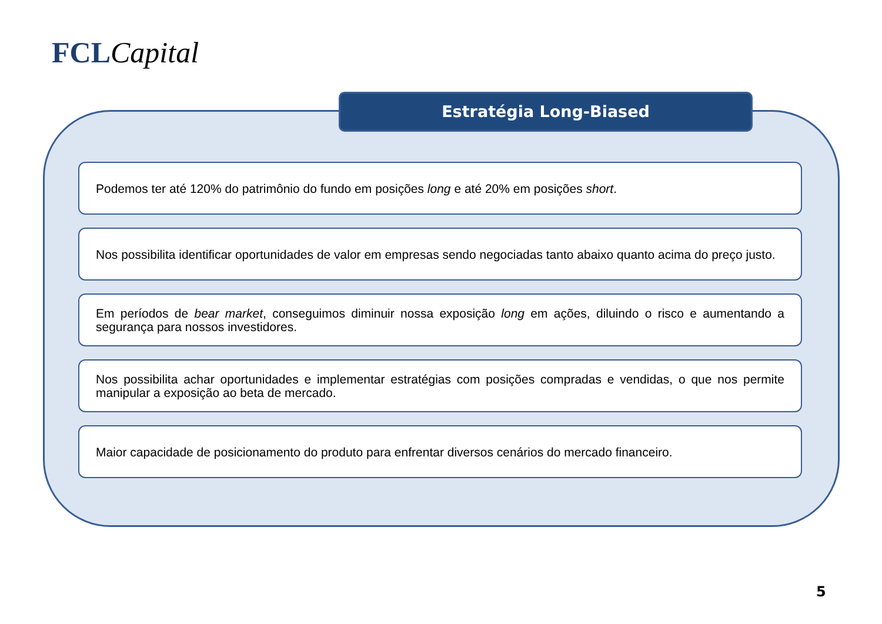FCL Capital
Estratégia Long-Biased
Podemos ter até 120% do patrimônio do fundo em posições long e até 20% em posições short.
Nos possibilita identificar oportunidades de valor em empresas sendo negociadas tanto abaixo quanto acima do preço justo.
Em períodos de bear market, conseguimos diminuir nossa exposição long em ações, diluindo o risco e aumentando a segurança para nossos investidores.
Nos possibilita achar oportunidades e implementar estratégias com posições compradas e vendidas, o que nos permite manipular a exposição ao beta de mercado.
Maior capacidade de posicionamento do produto para enfrentar diversos cenários do mercado financeiro.
5